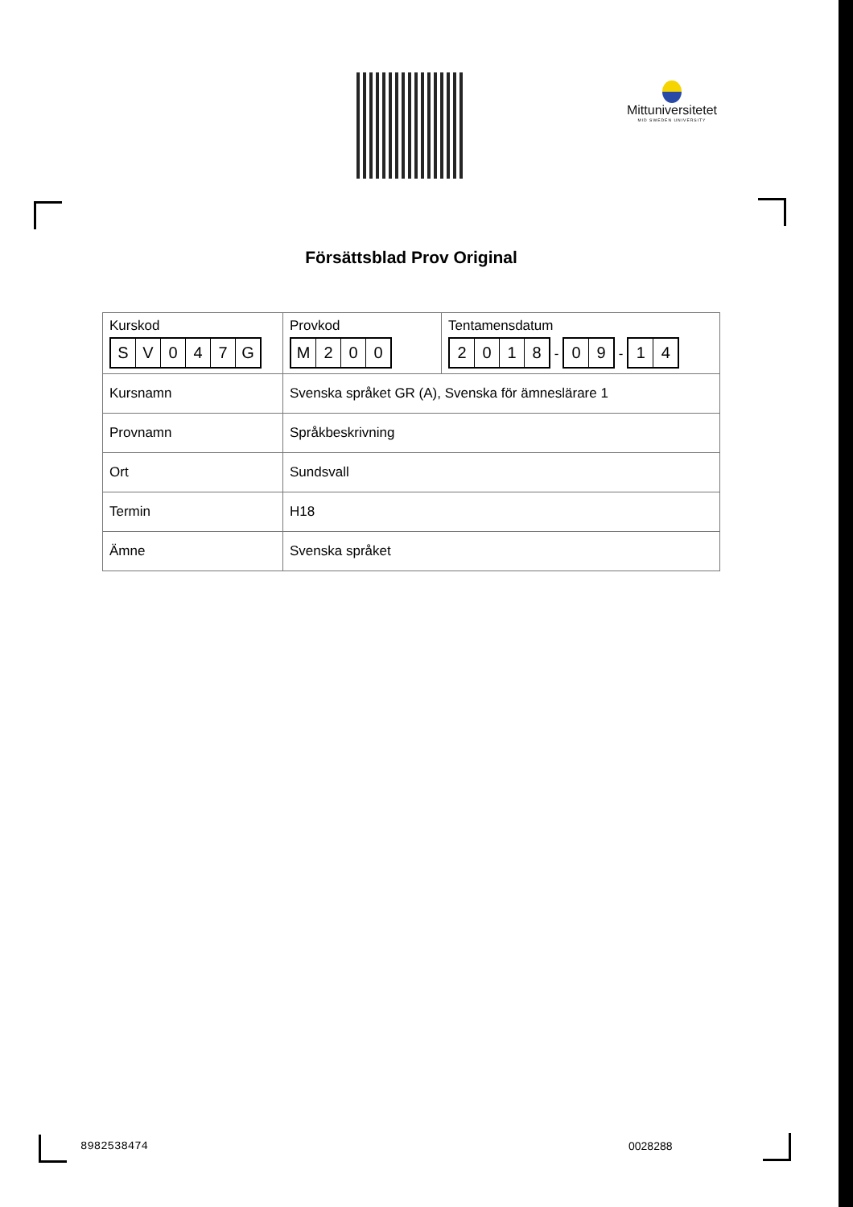Mittuniversitetet
MID SWEDEN UNIVERSITY
Försättsblad Prov Original
| Kurskod S V 0 4 7 G | / Provkod M 2 0 0 / Tentamensdatum 2 0 1 8 - 0 9 - 1 4 / |
| Kursnamn | Svenska språket GR (A), Svenska för ämneslärare 1 |
| Provnamn | Språkbeskrivning |
| Ort | Sundsvall |
| Termin | H18 |
| Ämne | Svenska språket |
8982538474 0028288